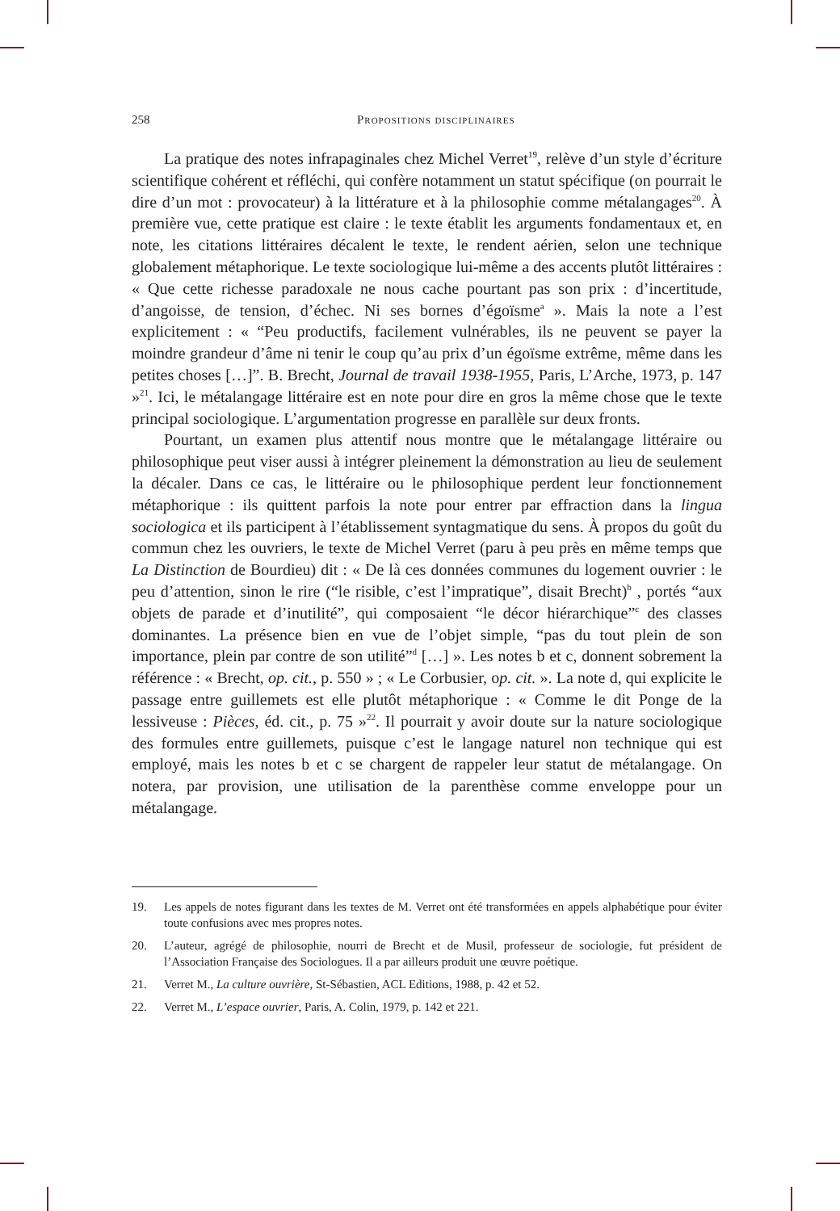258 Propositions disciplinaires
La pratique des notes infrapaginales chez Michel Verret<sup>19</sup>, relève d’un style d’écriture scientifique cohérent et réfléchi, qui confère notamment un statut spécifique (on pourrait le dire d’un mot : provocateur) à la littérature et à la philosophie comme métalangages<sup>20</sup>. À première vue, cette pratique est claire : le texte établit les arguments fondamentaux et, en note, les citations littéraires décalent le texte, le rendent aérien, selon une technique globalement métaphorique. Le texte sociologique lui-même a des accents plutôt littéraires : « Que cette richesse paradoxale ne nous cache pourtant pas son prix : d’incertitude, d’angoisse, de tension, d’échec. Ni ses bornes d’égoïsme<sup>a</sup> ». Mais la note a l’est explicitement : « “Peu productifs, facilement vulnérables, ils ne peuvent se payer la moindre grandeur d’âme ni tenir le coup qu’au prix d’un égoïsme extrême, même dans les petites choses […]”. B. Brecht, Journal de travail 1938-1955, Paris, L’Arche, 1973, p. 147 »<sup>21</sup>. Ici, le métalangage littéraire est en note pour dire en gros la même chose que le texte principal sociologique. L’argumentation progresse en parallèle sur deux fronts.
Pourtant, un examen plus attentif nous montre que le métalangage littéraire ou philosophique peut viser aussi à intégrer pleinement la démonstration au lieu de seulement la décaler. Dans ce cas, le littéraire ou le philosophique perdent leur fonctionnement métaphorique : ils quittent parfois la note pour entrer par effraction dans la lingua sociologica et ils participent à l’établissement syntagmatique du sens. À propos du goût du commun chez les ouvriers, le texte de Michel Verret (paru à peu près en même temps que La Distinction de Bourdieu) dit : « De là ces données communes du logement ouvrier : le peu d’attention, sinon le rire (“le risible, c’est l’impratique”, disait Brecht)<sup>b</sup> , portés “aux objets de parade et d’inutilité”, qui composaient “le décor hiérarchique”<sup>c</sup> des classes dominantes. La présence bien en vue de l’objet simple, “pas du tout plein de son importance, plein par contre de son utilité”<sup>d</sup> […] ». Les notes b et c, donnent sobrement la référence : « Brecht, op. cit., p. 550 » ; « Le Corbusier, op. cit. ». La note d, qui explicite le passage entre guillemets est elle plutôt métaphorique : « Comme le dit Ponge de la lessiveuse : Pièces, éd. cit., p. 75 »<sup>22</sup>. Il pourrait y avoir doute sur la nature sociologique des formules entre guillemets, puisque c’est le langage naturel non technique qui est employé, mais les notes b et c se chargent de rappeler leur statut de métalangage. On notera, par provision, une utilisation de la parenthèse comme enveloppe pour un métalangage.
19. Les appels de notes figurant dans les textes de M. Verret ont été transformées en appels alphabétique pour éviter toute confusions avec mes propres notes.
20. L’auteur, agrégé de philosophie, nourri de Brecht et de Musil, professeur de sociologie, fut président de l’Association Française des Sociologues. Il a par ailleurs produit une œuvre poétique.
21. Verret M., La culture ouvrière, St-Sébastien, ACL Editions, 1988, p. 42 et 52.
22. Verret M., L’espace ouvrier, Paris, A. Colin, 1979, p. 142 et 221.